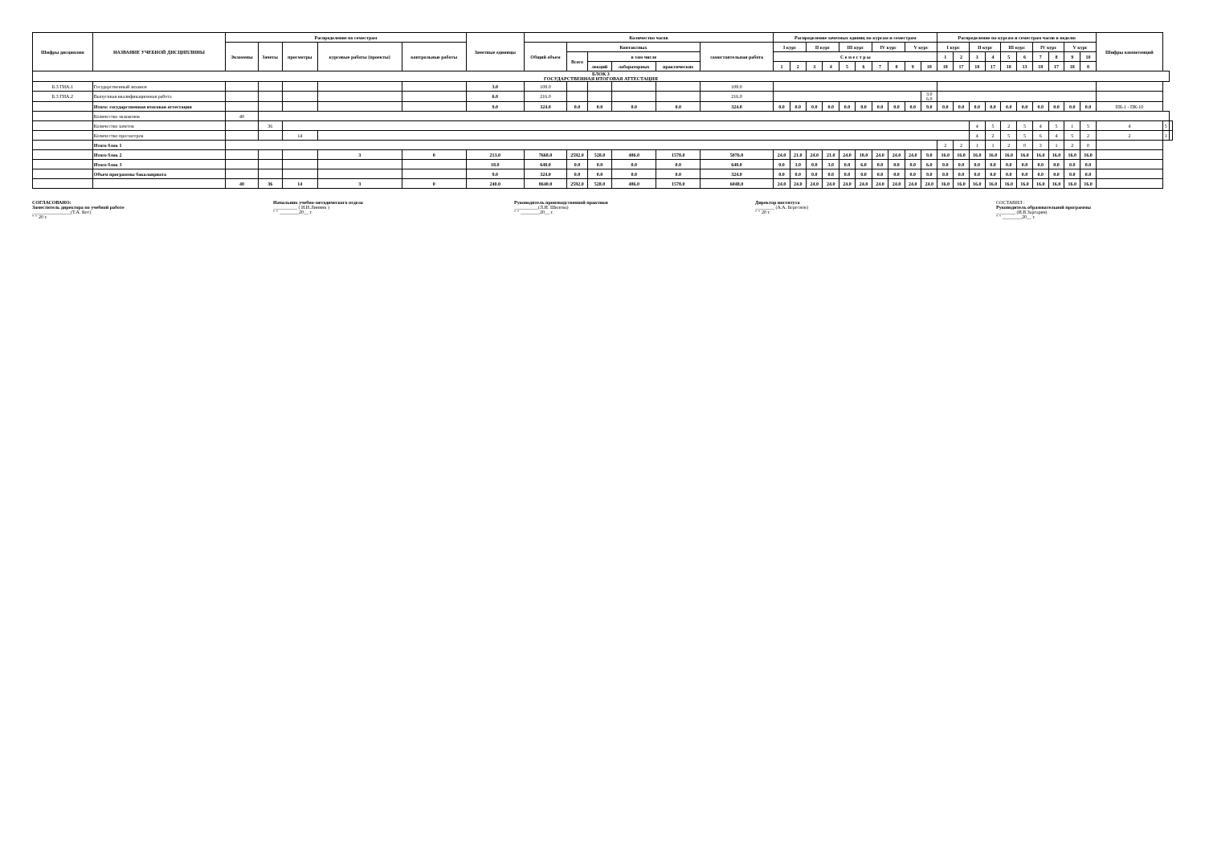| Шифры дисциплин | НАЗВАНИЕ УЧЕБНОЙ ДИСЦИПЛИНЫ | Распределение по семестрам | | | | | Зачетные единицы | Количество часов | | | | | | Распределение зачетных единиц по курсам и семестрам | | | | | | | | | | Распределение по курсам и семестрам часов в неделю | | | | | | | | | | Шифры компетенций | | |
| --- | --- | --- | --- | --- | --- | --- | --- | --- | --- | --- | --- | --- | --- | --- | --- | --- | --- | --- | --- | --- | --- | --- | --- | --- | --- | --- | --- | --- | --- | --- | --- | --- | --- | --- | --- | --- |
| | | Экзамены | Зачеты | просмотры | курсовые работы (проекты) | контрольные работы | | Общий объем | Контактных | | | | самостоятельная работа | I курс | | II курс | | III курс | | IV курс | | V курс | | I курс | | II курс | | III курс | | IV курс | | V курс | | | | |
| | | | | | | | | | Всего | в том числе | | | | С е м е с т р ы | | | | | | | | | | 1 | 2 | 3 | 4 | 5 | 6 | 7 | 8 | 9 | 10 | | | |
| | | | | | | | | | | лекций | лабораторных | практических | | 1 | 2 | 3 | 4 | 5 | 6 | 7 | 8 | 9 | 10 | 18 | 17 | 18 | 17 | 18 | 13 | 18 | 17 | 18 | 8 | | | |
| БЛОК 3 ГОСУДАРСТВЕННАЯ ИТОГОВАЯ АТТЕСТАЦИЯ | | | | | | | | | | | | | | | | | | | | | | | | | | | | | | | | | | | | |
| Б.3 ГИА.1 | Государственный экзамен | | | | | | 3.0 | 108.0 | | | | | 108.0 | | | | | | | | | | | | | | | | | | | | | | | |
| Б.3 ГИА.2 | Выпускная квалификационная работа | | | | | | 6.0 | 216.0 | | | | | 216.0 | | | | | | | | | | 3.0 6.0 | | | | | | | | | | | | | |
| | Итого: государственная итоговая аттестация | | | | | | 9.0 | 324.0 | 0.0 | 0.0 | 0.0 | 0.0 | 324.0 | 0.0 | 0.0 | 0.0 | 0.0 | 0.0 | 0.0 | 0.0 | 0.0 | 0.0 | 9.0 | 0.0 | 0.0 | 0.0 | 0.0 | 0.0 | 0.0 | 0.0 | 0.0 | 0.0 | 0.0 | ПК-1 - ПК-10 | | |
| | Количество экзаменов | 40 | | | | | | | | | | | | | | | | | | | | | | | | | | | | | | | | | | |
| | Количество зачетов | | 36 | | | | | | | | | | | | | | | | | | | | | | | 4 | 5 | 2 | 5 | 4 | 5 | 1 | 5 | 4 | 5 | |
| | Количество просмотров | | | 14 | | | | | | | | | | | | | | | | | | | | | | 4 | 2 | 5 | 5 | 6 | 4 | 5 | 2 | 2 | 1 | |
| | Итого блок 1 | | | | | | | | | | | | | | | | | | | | | | | 2 | 2 | 1 | 1 | 2 | 0 | 3 | 1 | 2 | 0 | | | |
| | Итого блок 2 | | | | 3 | 0 | 213.0 | 7668.0 | 2592.0 | 528.0 | 486.0 | 1578.0 | 5076.0 | 24.0 | 21.0 | 24.0 | 21.0 | 24.0 | 18.0 | 24.0 | 24.0 | 24.0 | 9.0 | 16.0 | 16.0 | 16.0 | 16.0 | 16.0 | 16.0 | 16.0 | 16.0 | 16.0 | 16.0 | | | |
| | Итого блок 3 | | | | | | 18.0 | 648.0 | 0.0 | 0.0 | 0.0 | 0.0 | 648.0 | 0.0 | 3.0 | 0.0 | 3.0 | 0.0 | 6.0 | 0.0 | 0.0 | 0.0 | 6.0 | 0.0 | 0.0 | 0.0 | 0.0 | 0.0 | 0.0 | 0.0 | 0.0 | 0.0 | 0.0 | | | |
| | Объем программы бакалавриата | | | | | | 9.0 | 324.0 | 0.0 | 0.0 | 0.0 | 0.0 | 324.0 | 0.0 | 0.0 | 0.0 | 0.0 | 0.0 | 0.0 | 0.0 | 0.0 | 0.0 | 9.0 | 0.0 | 0.0 | 0.0 | 0.0 | 0.0 | 0.0 | 0.0 | 0.0 | 0.0 | 0.0 | | | |
| | | 40 | 36 | 14 | 3 | 0 | 240.0 | 8640.0 | 2592.0 | 528.0 | 486.0 | 1578.0 | 6048.0 | 24.0 | 24.0 | 24.0 | 24.0 | 24.0 | 24.0 | 24.0 | 24.0 | 24.0 | 24.0 | 16.0 | 16.0 | 16.0 | 16.0 | 16.0 | 16.0 | 16.0 | 16.0 | 16.0 | 16.0 | | | |
СОГЛАСОВАНО:
Заместитель директора по учебной работе
________________(Т.А. Кот)
" " 20 г.
Начальник учебно-методического отдела
__________ ( И.И.Линник )
" " ________20__ г.
Руководитель производственной практики
__________(Л.И. Шилова)
" " ________20__ г.
Директор института
________ (А.А. Береснев)
" " 20 г.
СОСТАВИЛ :
Руководитель образовательной программы
________ (И.В.Заргарян)
" " ________20__ г.